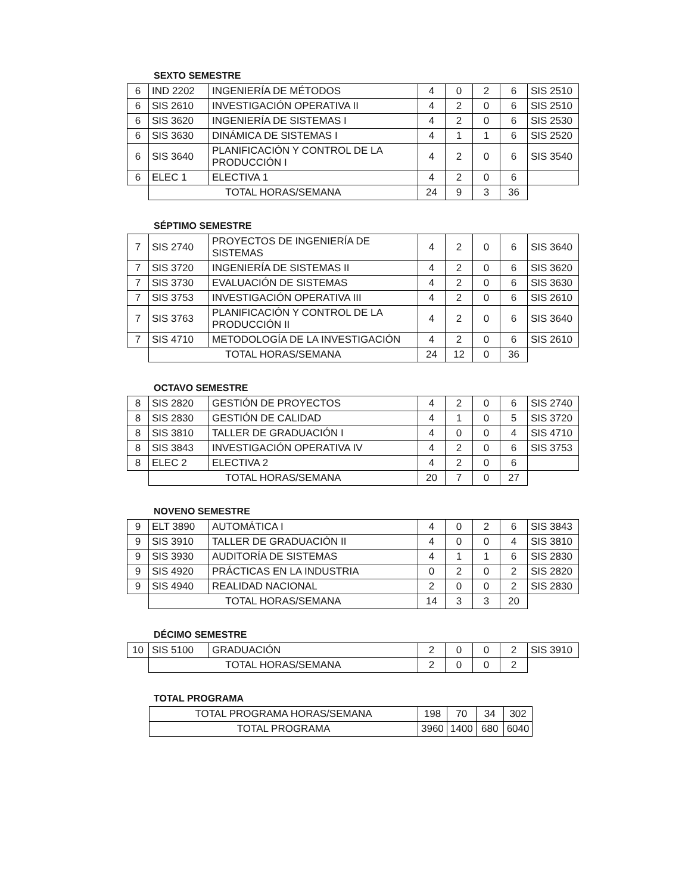SEXTO SEMESTRE
| 6 | IND 2202 | INGENIERÍA DE MÉTODOS | 4 | 0 | 2 | 6 | SIS 2510 |
| 6 | SIS 2610 | INVESTIGACIÓN OPERATIVA II | 4 | 2 | 0 | 6 | SIS 2510 |
| 6 | SIS 3620 | INGENIERÍA DE SISTEMAS I | 4 | 2 | 0 | 6 | SIS 2530 |
| 6 | SIS 3630 | DINÁMICA DE SISTEMAS I | 4 | 1 | 1 | 6 | SIS 2520 |
| 6 | SIS 3640 | PLANIFICACIÓN Y CONTROL DE LA PRODUCCIÓN I | 4 | 2 | 0 | 6 | SIS 3540 |
| 6 | ELEC 1 | ELECTIVA 1 | 4 | 2 | 0 | 6 | |
| | TOTAL HORAS/SEMANA | | 24 | 9 | 3 | 36 | |
SÉPTIMO SEMESTRE
| 7 | SIS 2740 | PROYECTOS DE INGENIERÍA DE SISTEMAS | 4 | 2 | 0 | 6 | SIS 3640 |
| 7 | SIS 3720 | INGENIERÍA DE SISTEMAS II | 4 | 2 | 0 | 6 | SIS 3620 |
| 7 | SIS 3730 | EVALUACIÓN DE SISTEMAS | 4 | 2 | 0 | 6 | SIS 3630 |
| 7 | SIS 3753 | INVESTIGACIÓN OPERATIVA III | 4 | 2 | 0 | 6 | SIS 2610 |
| 7 | SIS 3763 | PLANIFICACIÓN Y CONTROL DE LA PRODUCCIÓN II | 4 | 2 | 0 | 6 | SIS 3640 |
| 7 | SIS 4710 | METODOLOGÍA DE LA INVESTIGACIÓN | 4 | 2 | 0 | 6 | SIS 2610 |
| | TOTAL HORAS/SEMANA | | 24 | 12 | 0 | 36 | |
OCTAVO SEMESTRE
| 8 | SIS 2820 | GESTIÓN DE PROYECTOS | 4 | 2 | 0 | 6 | SIS 2740 |
| 8 | SIS 2830 | GESTIÓN DE CALIDAD | 4 | 1 | 0 | 5 | SIS 3720 |
| 8 | SIS 3810 | TALLER DE GRADUACIÓN I | 4 | 0 | 0 | 4 | SIS 4710 |
| 8 | SIS 3843 | INVESTIGACIÓN OPERATIVA IV | 4 | 2 | 0 | 6 | SIS 3753 |
| 8 | ELEC 2 | ELECTIVA 2 | 4 | 2 | 0 | 6 | |
| | TOTAL HORAS/SEMANA | | 20 | 7 | 0 | 27 | |
NOVENO SEMESTRE
| 9 | ELT 3890 | AUTOMÁTICA I | 4 | 0 | 2 | 6 | SIS 3843 |
| 9 | SIS 3910 | TALLER DE GRADUACIÓN II | 4 | 0 | 0 | 4 | SIS 3810 |
| 9 | SIS 3930 | AUDITORÍA DE SISTEMAS | 4 | 1 | 1 | 6 | SIS 2830 |
| 9 | SIS 4920 | PRÁCTICAS EN LA INDUSTRIA | 0 | 2 | 0 | 2 | SIS 2820 |
| 9 | SIS 4940 | REALIDAD NACIONAL | 2 | 0 | 0 | 2 | SIS 2830 |
| | TOTAL HORAS/SEMANA | | 14 | 3 | 3 | 20 | |
DÉCIMO SEMESTRE
| 10 | SIS 5100 | GRADUACIÓN | 2 | 0 | 0 | 2 | SIS 3910 |
| | TOTAL HORAS/SEMANA | | 2 | 0 | 0 | 2 | |
TOTAL PROGRAMA
| TOTAL PROGRAMA HORAS/SEMANA | 198 | 70 | 34 | 302 |
| TOTAL PROGRAMA | 3960 | 1400 | 680 | 6040 |